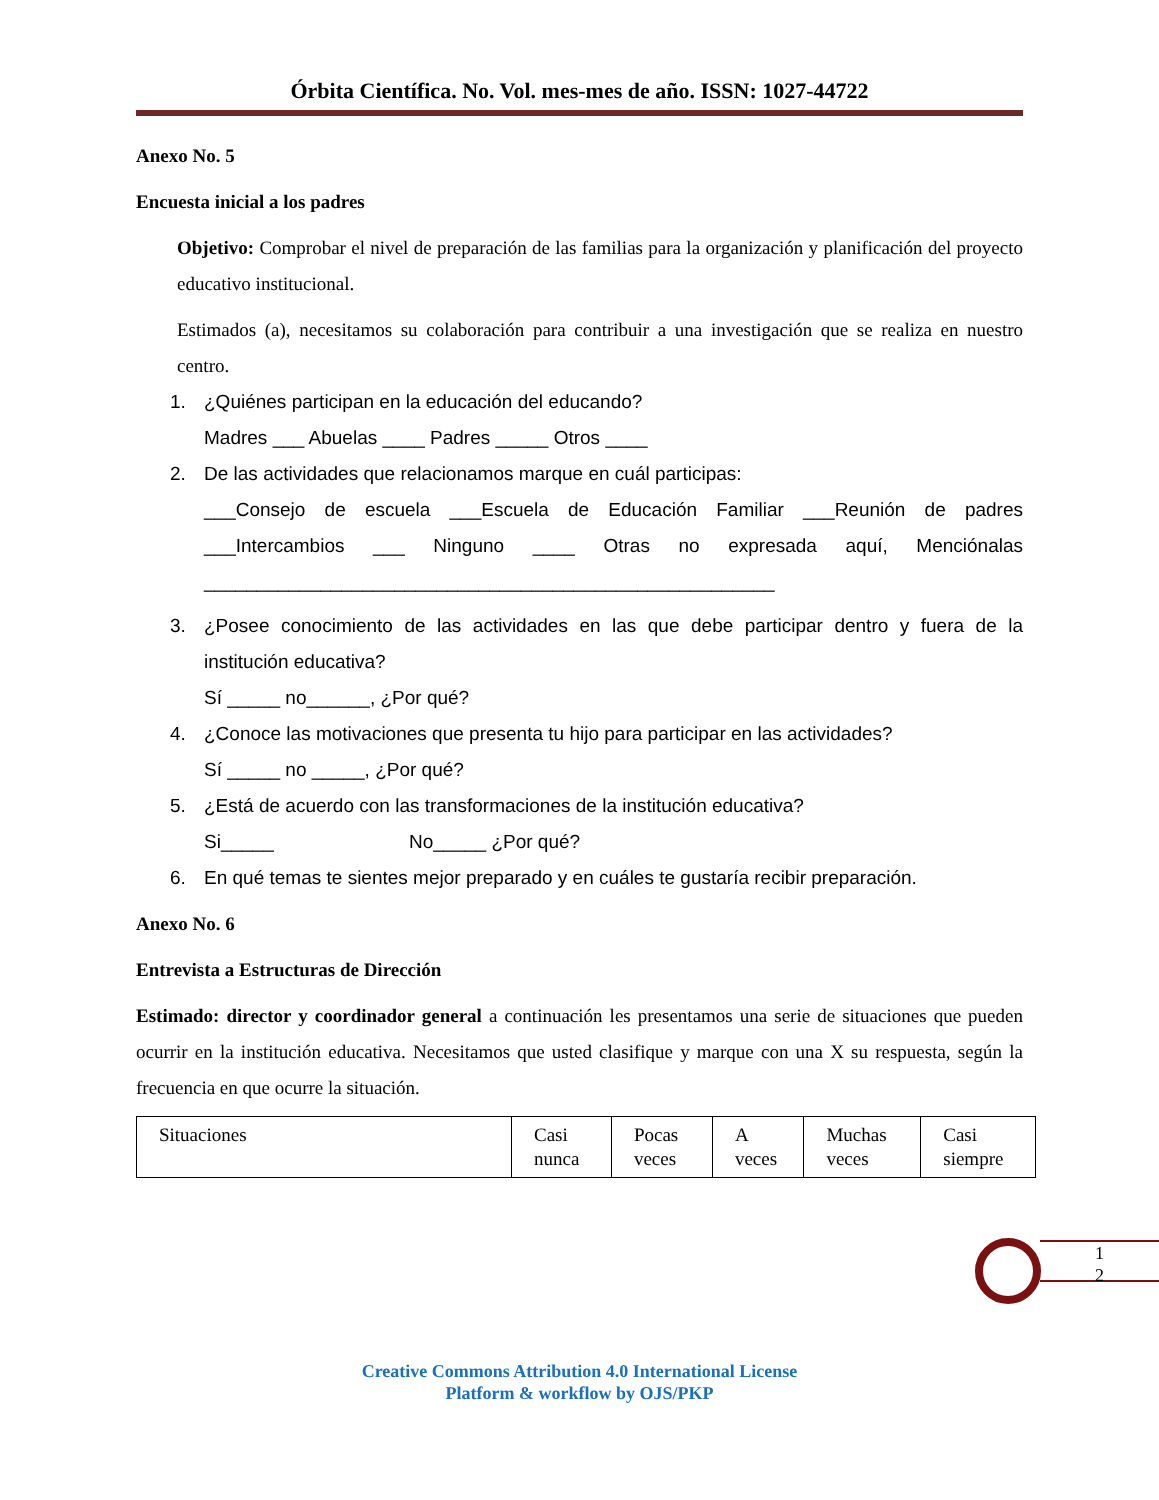Órbita Científica. No. Vol. mes-mes de año. ISSN: 1027-44722
Anexo No. 5
Encuesta inicial a los padres
Objetivo: Comprobar el nivel de preparación de las familias para la organización y planificación del proyecto educativo institucional.
Estimados (a), necesitamos su colaboración para contribuir a una investigación que se realiza en nuestro centro.
1. ¿Quiénes participan en la educación del educando?
Madres ___ Abuelas ____ Padres _____ Otros ____
2. De las actividades que relacionamos marque en cuál participas:
___Consejo de escuela ___Escuela de Educación Familiar ___Reunión de padres ___Intercambios ___ Ninguno ____ Otras no expresada aquí, Menciónalas ______________________________________________________
3. ¿Posee conocimiento de las actividades en las que debe participar dentro y fuera de la institución educativa?
Sí _____ no______, ¿Por qué?
4. ¿Conoce las motivaciones que presenta tu hijo para participar en las actividades?
Sí _____ no _____, ¿Por qué?
5. ¿Está de acuerdo con las transformaciones de la institución educativa?
Si_____ No_____ ¿Por qué?
6. En qué temas te sientes mejor preparado y en cuáles te gustaría recibir preparación.
Anexo No. 6
Entrevista a Estructuras de Dirección
Estimado: director y coordinador general a continuación les presentamos una serie de situaciones que pueden ocurrir en la institución educativa. Necesitamos que usted clasifique y marque con una X su respuesta, según la frecuencia en que ocurre la situación.
| Situaciones | Casi nunca | Pocas veces | A veces | Muchas veces | Casi siempre |
1
2
Creative Commons Attribution 4.0 International License
Platform & workflow by OJS/PKP